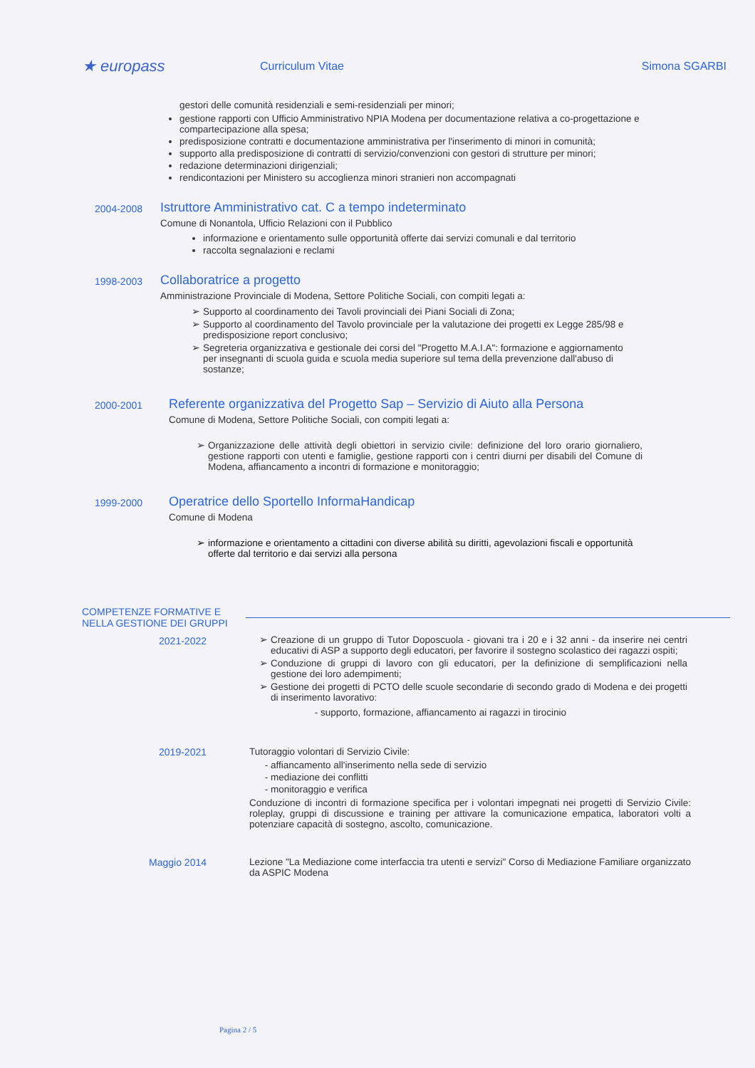★ europass
Curriculum Vitae Simona SGARBI
gestori delle comunità residenziali e semi-residenziali per minori;
gestione rapporti con Ufficio Amministrativo NPIA Modena per documentazione relativa a co-progettazione e compartecipazione alla spesa;
predisposizione contratti e documentazione amministrativa per l'inserimento di minori in comunità;
supporto alla predisposizione di contratti di servizio/convenzioni con gestori di strutture per minori;
redazione determinazioni dirigenziali;
rendicontazioni per Ministero su accoglienza minori stranieri non accompagnati
2004-2008
Istruttore Amministrativo cat. C a tempo indeterminato
Comune di Nonantola, Ufficio Relazioni con il Pubblico
informazione e orientamento sulle opportunità offerte dai servizi comunali e dal territorio
raccolta segnalazioni e reclami
1998-2003
Collaboratrice a progetto
Amministrazione Provinciale di Modena, Settore Politiche Sociali, con compiti legati a:
Supporto al coordinamento dei Tavoli provinciali dei Piani Sociali di Zona;
Supporto al coordinamento del Tavolo provinciale per la valutazione dei progetti ex Legge 285/98 e predisposizione report conclusivo;
Segreteria organizzativa e gestionale dei corsi del "Progetto M.A.I.A": formazione e aggiornamento per insegnanti di scuola guida e scuola media superiore sul tema della prevenzione dall'abuso di sostanze;
2000-2001
Referente organizzativa del Progetto Sap – Servizio di Aiuto alla Persona
Comune di Modena, Settore Politiche Sociali, con compiti legati a:
Organizzazione delle attività degli obiettori in servizio civile: definizione del loro orario giornaliero, gestione rapporti con utenti e famiglie, gestione rapporti con i centri diurni per disabili del Comune di Modena, affiancamento a incontri di formazione e monitoraggio;
1999-2000
Operatrice dello Sportello InformaHandicap
Comune di Modena
informazione e orientamento a cittadini con diverse abilità su diritti, agevolazioni fiscali e opportunità offerte dal territorio e dai servizi alla persona
COMPETENZE FORMATIVE E NELLA GESTIONE DEI GRUPPI
2021-2022 Creazione di un gruppo di Tutor Doposcuola - giovani tra i 20 e i 32 anni - da inserire nei centri educativi di ASP a supporto degli educatori, per favorire il sostegno scolastico dei ragazzi ospiti;
Conduzione di gruppi di lavoro con gli educatori, per la definizione di semplificazioni nella gestione dei loro adempimenti;
Gestione dei progetti di PCTO delle scuole secondarie di secondo grado di Modena e dei progetti di inserimento lavorativo:
supporto, formazione, affiancamento ai ragazzi in tirocinio
2019-2021 Tutoraggio volontari di Servizio Civile:
affiancamento all'inserimento nella sede di servizio
mediazione dei conflitti
monitoraggio e verifica
Conduzione di incontri di formazione specifica per i volontari impegnati nei progetti di Servizio Civile: roleplay, gruppi di discussione e training per attivare la comunicazione empatica, laboratori volti a potenziare capacità di sostegno, ascolto, comunicazione.
Maggio 2014 Lezione "La Mediazione come interfaccia tra utenti e servizi" Corso di Mediazione Familiare organizzato da ASPIC Modena
Pagina 2 / 5